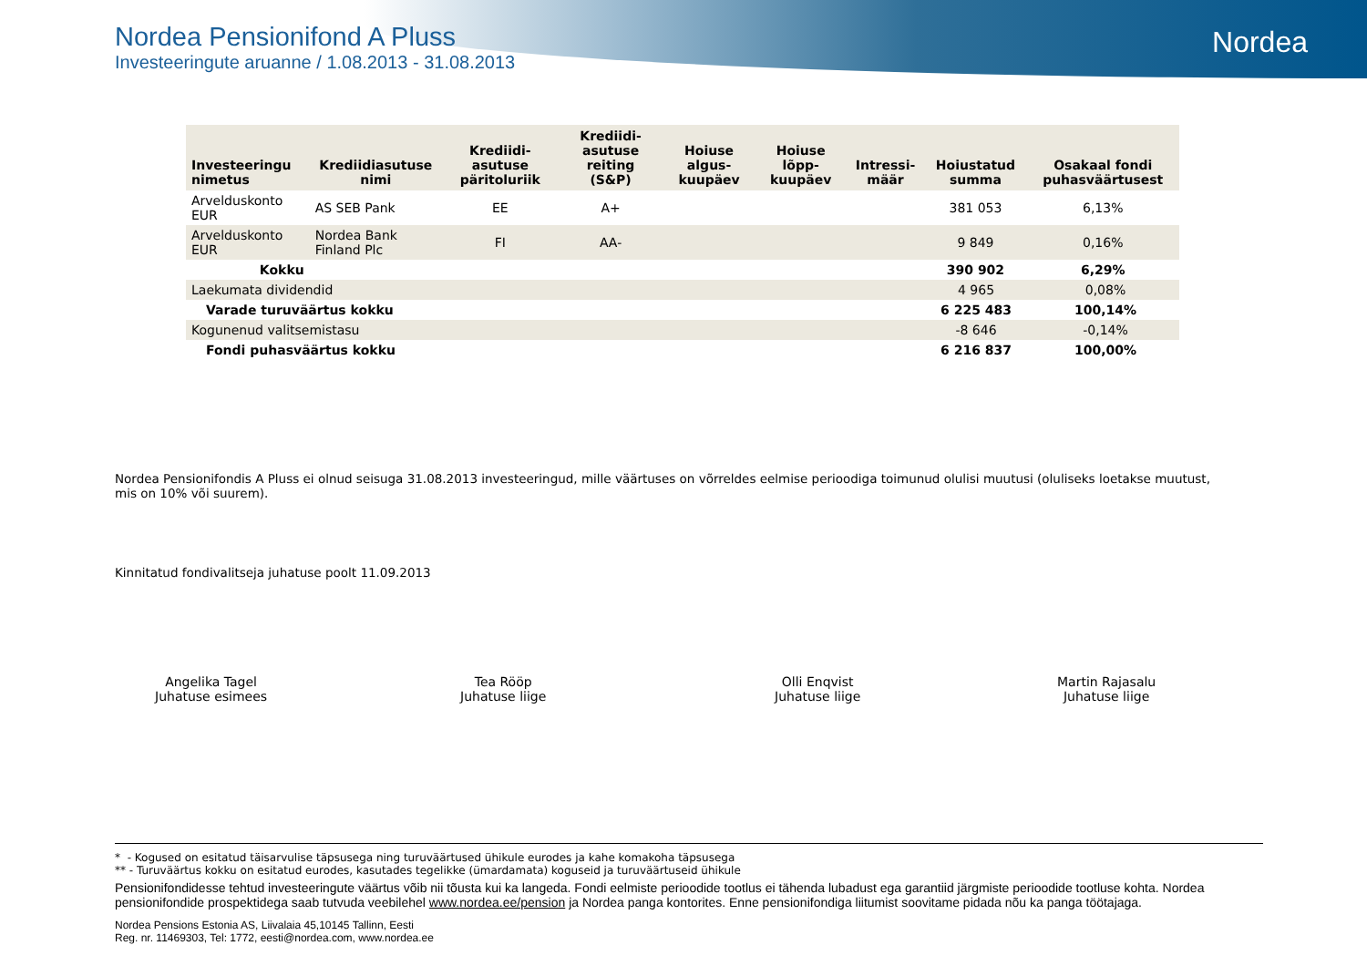Nordea
Nordea Pensionifond A Pluss
Investeeringute aruanne / 1.08.2013 - 31.08.2013
| Investeeringu nimetus | Krediidiasutuse nimi | Krediidi-asutuse päritoluriik | Krediidi-asutuse reiting (S&P) | Hoiuse algus-kuupäev | Hoiuse lõpp-kuupäev | Intressi-määr | Hoiustatud summa | Osakaal fondi puhasväärtusest |
| --- | --- | --- | --- | --- | --- | --- | --- | --- |
| Arvelduskonto EUR | AS SEB Pank | EE | A+ | | | | 381 053 | 6,13% |
| Arvelduskonto EUR | Nordea Bank Finland Plc | FI | AA- | | | | 9 849 | 0,16% |
| Kokku | | | | | | | 390 902 | 6,29% |
| Laekumata dividendid | | 4 965 | 0,08% |
| Varade turuväärtus kokku | | 6 225 483 | 100,14% |
| Kogunenud valitsemistasu | | -8 646 | -0,14% |
| Fondi puhasväärtus kokku | | 6 216 837 | 100,00% |
Nordea Pensionifondis A Pluss ei olnud seisuga 31.08.2013 investeeringud, mille väärtuses on võrreldes eelmise perioodiga toimunud olulisi muutusi (oluliseks loetakse muutust, mis on 10% või suurem).
Kinnitatud fondivalitseja juhatuse poolt 11.09.2013
Angelika Tagel
Juhatuse esimees
Tea Rööp
Juhatuse liige
Olli Enqvist
Juhatuse liige
Martin Rajasalu
Juhatuse liige
* - Kogused on esitatud täisarvulise täpsusega ning turuväärtused ühikule eurodes ja kahe komakoha täpsusega
** - Turuväärtus kokku on esitatud eurodes, kasutades tegelikke (ümardamata) koguseid ja turuväärtuseid ühikule
Pensionifondidesse tehtud investeeringute väärtus võib nii tõusta kui ka langeda. Fondi eelmiste perioodide tootlus ei tähenda lubadust ega garantiid järgmiste perioodide tootluse kohta. Nordea pensionifondide prospektidega saab tutvuda veebilehel www.nordea.ee/pension ja Nordea panga kontorites. Enne pensionifondiga liitumist soovitame pidada nõu ka panga töötajaga.
Nordea Pensions Estonia AS, Liivalaia 45,10145 Tallinn, Eesti
Reg. nr. 11469303, Tel: 1772, eesti@nordea.com, www.nordea.ee